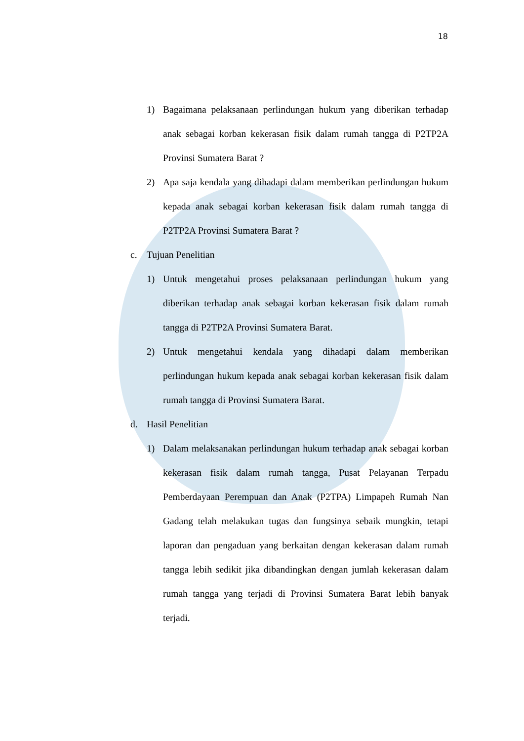18
1) Bagaimana pelaksanaan perlindungan hukum yang diberikan terhadap anak sebagai korban kekerasan fisik dalam rumah tangga di P2TP2A Provinsi Sumatera Barat ?
2) Apa saja kendala yang dihadapi dalam memberikan perlindungan hukum kepada anak sebagai korban kekerasan fisik dalam rumah tangga di P2TP2A Provinsi Sumatera Barat ?
c. Tujuan Penelitian
1) Untuk mengetahui proses pelaksanaan perlindungan hukum yang diberikan terhadap anak sebagai korban kekerasan fisik dalam rumah tangga di P2TP2A Provinsi Sumatera Barat.
2) Untuk mengetahui kendala yang dihadapi dalam memberikan perlindungan hukum kepada anak sebagai korban kekerasan fisik dalam rumah tangga di Provinsi Sumatera Barat.
d. Hasil Penelitian
1) Dalam melaksanakan perlindungan hukum terhadap anak sebagai korban kekerasan fisik dalam rumah tangga, Pusat Pelayanan Terpadu Pemberdayaan Perempuan dan Anak (P2TPA) Limpapeh Rumah Nan Gadang telah melakukan tugas dan fungsinya sebaik mungkin, tetapi laporan dan pengaduan yang berkaitan dengan kekerasan dalam rumah tangga lebih sedikit jika dibandingkan dengan jumlah kekerasan dalam rumah tangga yang terjadi di Provinsi Sumatera Barat lebih banyak terjadi.